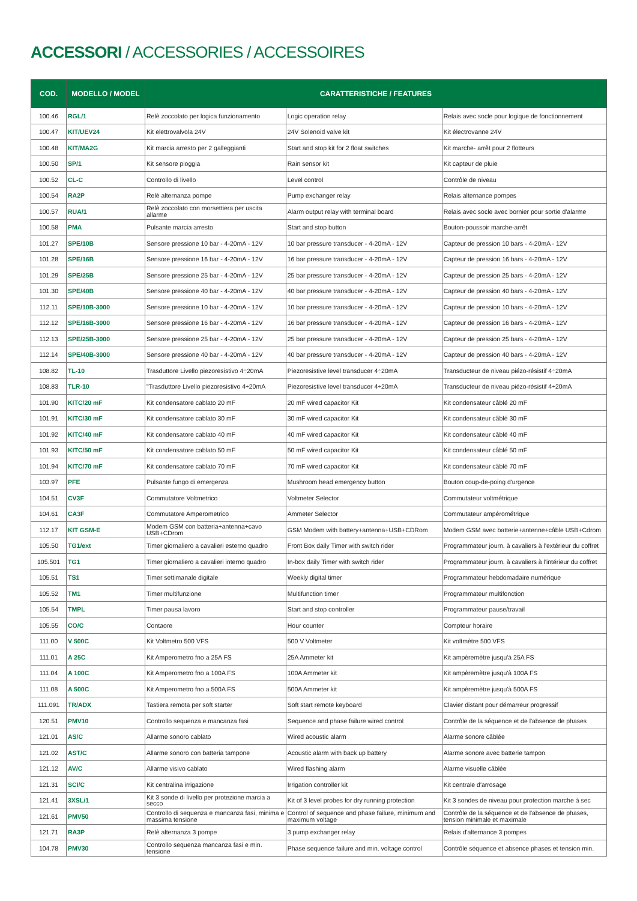ACCESSORI / ACCESSORIES / ACCESSOIRES
| COD. | MODELLO / MODEL | CARATTERISTICHE / FEATURES | | |
| --- | --- | --- | --- | --- |
| 100.46 | RGL/1 | Relè zoccolato per logica funzionamento | Logic operation relay | Relais avec socle pour logique de fonctionnement |
| 100.47 | KIT/UEV24 | Kit elettrovalvola 24V | 24V Solenoid valve kit | Kit électrovanne 24V |
| 100.48 | KIT/MA2G | Kit marcia arresto per 2 galleggianti | Start and stop kit for 2 float switches | Kit marche- arrêt pour 2 flotteurs |
| 100.50 | SP/1 | Kit sensore pioggia | Rain sensor kit | Kit capteur de pluie |
| 100.52 | CL-C | Controllo di livello | Level control | Contrôle de niveau |
| 100.54 | RA2P | Relè alternanza pompe | Pump exchanger relay | Relais alternance pompes |
| 100.57 | RUA/1 | Relè zoccolato con morsettiera per uscita allarme | Alarm output relay with terminal board | Relais avec socle avec bornier pour sortie d'alarme |
| 100.58 | PMA | Pulsante marcia arresto | Start and stop button | Bouton-poussoir marche-arrêt |
| 101.27 | SPE/10B | Sensore pressione 10 bar - 4-20mA - 12V | 10 bar pressure transducer - 4-20mA - 12V | Capteur de pression 10 bars - 4-20mA - 12V |
| 101.28 | SPE/16B | Sensore pressione 16 bar - 4-20mA - 12V | 16 bar pressure transducer - 4-20mA - 12V | Capteur de pression 16 bars - 4-20mA - 12V |
| 101.29 | SPE/25B | Sensore pressione 25 bar - 4-20mA - 12V | 25 bar pressure transducer - 4-20mA - 12V | Capteur de pression 25 bars - 4-20mA - 12V |
| 101.30 | SPE/40B | Sensore pressione 40 bar - 4-20mA - 12V | 40 bar pressure transducer - 4-20mA - 12V | Capteur de pression 40 bars - 4-20mA - 12V |
| 112.11 | SPE/10B-3000 | Sensore pressione 10 bar - 4-20mA - 12V | 10 bar pressure transducer - 4-20mA - 12V | Capteur de pression 10 bars - 4-20mA - 12V |
| 112.12 | SPE/16B-3000 | Sensore pressione 16 bar - 4-20mA - 12V | 16 bar pressure transducer - 4-20mA - 12V | Capteur de pression 16 bars - 4-20mA - 12V |
| 112.13 | SPE/25B-3000 | Sensore pressione 25 bar - 4-20mA - 12V | 25 bar pressure transducer - 4-20mA - 12V | Capteur de pression 25 bars - 4-20mA - 12V |
| 112.14 | SPE/40B-3000 | Sensore pressione 40 bar - 4-20mA - 12V | 40 bar pressure transducer - 4-20mA - 12V | Capteur de pression 40 bars - 4-20mA - 12V |
| 108.82 | TL-10 | Trasduttore Livello piezoresistivo 4÷20mA | Piezoresistive level transducer 4÷20mA | Transducteur de niveau piézo-résistif 4÷20mA |
| 108.83 | TLR-10 | "Trasduttore Livello piezoresistivo 4÷20mA | Piezoresistive level transducer 4÷20mA | Transducteur de niveau piézo-résistif 4÷20mA |
| 101.90 | KITC/20 mF | Kit condensatore cablato 20 mF | 20 mF wired capacitor Kit | Kit condensateur câblé 20 mF |
| 101.91 | KITC/30 mF | Kit condensatore cablato 30 mF | 30 mF wired capacitor Kit | Kit condensateur câblé 30 mF |
| 101.92 | KITC/40 mF | Kit condensatore cablato 40 mF | 40 mF wired capacitor Kit | Kit condensateur câblé 40 mF |
| 101.93 | KITC/50 mF | Kit condensatore cablato 50 mF | 50 mF wired capacitor Kit | Kit condensateur câblé 50 mF |
| 101.94 | KITC/70 mF | Kit condensatore cablato 70 mF | 70 mF wired capacitor Kit | Kit condensateur câblé 70 mF |
| 103.97 | PFE | Pulsante fungo di emergenza | Mushroom head emergency button | Bouton coup-de-poing d'urgence |
| 104.51 | CV3F | Commutatore Voltmetrico | Voltmeter Selector | Commutateur voltmétrique |
| 104.61 | CA3F | Commutatore Amperometrico | Ammeter Selector | Commutateur ampérométrique |
| 112.17 | KIT GSM-E | Modem GSM con batteria+antenna+cavo USB+CDrom | GSM Modem with battery+antenna+USB+CDRom | Modem GSM avec batterie+antenne+câble USB+Cdrom |
| 105.50 | TG1/ext | Timer giornaliero a cavalieri esterno quadro | Front Box daily Timer with switch rider | Programmateur journ. à cavaliers à l'extérieur du coffret |
| 105.501 | TG1 | Timer giornaliero a cavalieri interno quadro | In-box daily Timer with switch rider | Programmateur journ. à cavaliers à l'intérieur du coffret |
| 105.51 | TS1 | Timer settimanale digitale | Weekly digital timer | Programmateur hebdomadaire numérique |
| 105.52 | TM1 | Timer multifunzione | Multifunction timer | Programmateur multifonction |
| 105.54 | TMPL | Timer pausa lavoro | Start and stop controller | Programmateur pause/travail |
| 105.55 | CO/C | Contaore | Hour counter | Compteur horaire |
| 111.00 | V 500C | Kit Voltmetro 500 VFS | 500 V Voltmeter | Kit voltmètre 500 VFS |
| 111.01 | A 25C | Kit Amperometro fno a 25A FS | 25A Ammeter kit | Kit ampèremètre jusqu'à 25A FS |
| 111.04 | A 100C | Kit Amperometro fno a 100A FS | 100A Ammeter kit | Kit ampèremètre jusqu'à 100A FS |
| 111.08 | A 500C | Kit Amperometro fno a 500A FS | 500A Ammeter kit | Kit ampèremètre jusqu'à 500A FS |
| 111.091 | TR/ADX | Tastiera remota per soft starter | Soft start remote keyboard | Clavier distant pour démarreur progressif |
| 120.51 | PMV10 | Controllo sequenza e mancanza fasi | Sequence and phase failure wired control | Contrôle de la séquence et de l'absence de phases |
| 121.01 | AS/C | Allarme sonoro cablato | Wired acoustic alarm | Alarme sonore câblée |
| 121.02 | AST/C | Allarme sonoro con batteria tampone | Acoustic alarm with back up battery | Alarme sonore avec batterie tampon |
| 121.12 | AV/C | Allarme visivo cablato | Wired flashing alarm | Alarme visuelle câblée |
| 121.31 | SCI/C | Kit centralina irrigazione | Irrigation controller kit | Kit centrale d'arrosage |
| 121.41 | 3XSL/1 | Kit 3 sonde di livello per protezione marcia a secco | Kit of 3 level probes for dry running protection | Kit 3 sondes de niveau pour protection marche à sec |
| 121.61 | PMV50 | Controllo di sequenza e mancanza fasi, minima e massima tensione | Control of sequence and phase failure, minimum and maximum voltage | Contrôle de la séquence et de l'absence de phases, tension minimale et maximale |
| 121.71 | RA3P | Relè alternanza 3 pompe | 3 pump exchanger relay | Relais d'alternance 3 pompes |
| 104.78 | PMV30 | Controllo sequenza mancanza fasi e min. tensione | Phase sequence failure and min. voltage control | Contrôle séquence et absence phases et tension min. |